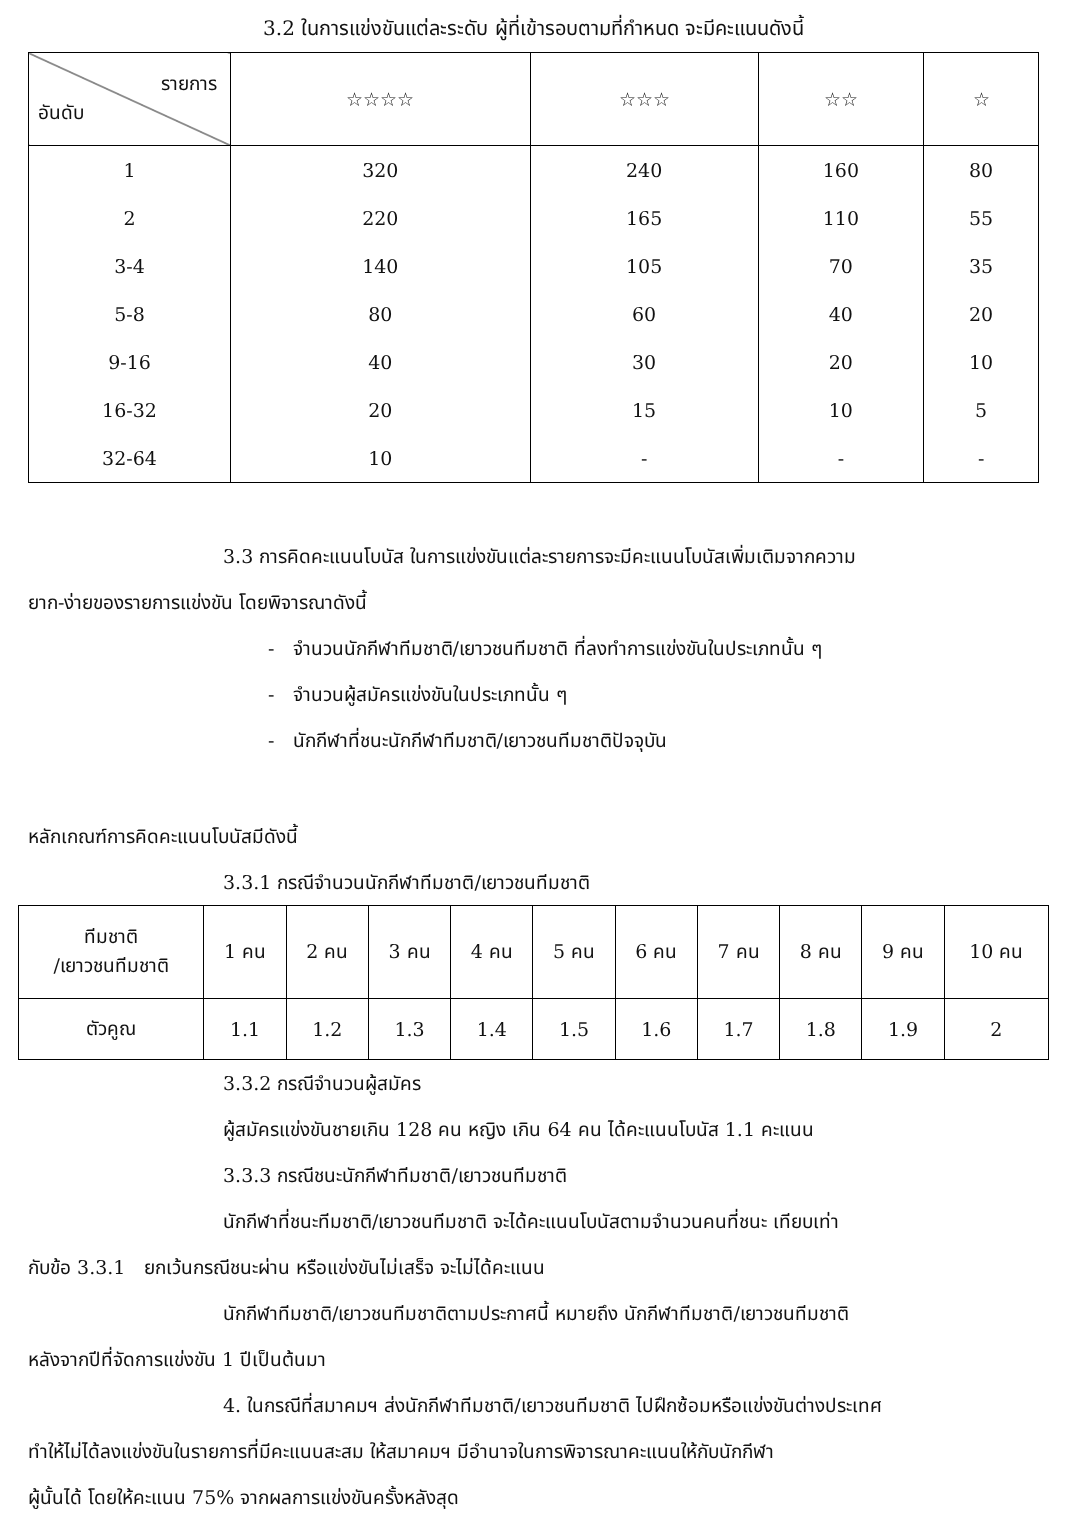3.2 ในการแข่งขันแต่ละระดับ ผู้ที่เข้ารอบตามที่กำหนด จะมีคะแนนดังนี้
| รายการ อันดับ | ☆☆☆☆ | ☆☆☆ | ☆☆ | ☆ |
| --- | --- | --- | --- | --- |
| 1 | 320 | 240 | 160 | 80 |
| 2 | 220 | 165 | 110 | 55 |
| 3-4 | 140 | 105 | 70 | 35 |
| 5-8 | 80 | 60 | 40 | 20 |
| 9-16 | 40 | 30 | 20 | 10 |
| 16-32 | 20 | 15 | 10 | 5 |
| 32-64 | 10 | - | - | - |
3.3 การคิดคะแนนโบนัส ในการแข่งขันแต่ละรายการจะมีคะแนนโบนัสเพิ่มเติมจากความ
ยาก-ง่ายของรายการแข่งขัน โดยพิจารณาดังนี้
- จำนวนนักกีฬาทีมชาติ/เยาวชนทีมชาติ ที่ลงทำการแข่งขันในประเภทนั้น ๆ
- จำนวนผู้สมัครแข่งขันในประเภทนั้น ๆ
- นักกีฬาที่ชนะนักกีฬาทีมชาติ/เยาวชนทีมชาติปัจจุบัน
หลักเกณฑ์การคิดคะแนนโบนัสมีดังนี้
3.3.1 กรณีจำนวนนักกีฬาทีมชาติ/เยาวชนทีมชาติ
| ทีมชาติ /เยาวชนทีมชาติ | 1 คน | 2 คน | 3 คน | 4 คน | 5 คน | 6 คน | 7 คน | 8 คน | 9 คน | 10 คน |
| --- | --- | --- | --- | --- | --- | --- | --- | --- | --- | --- |
| ตัวคูณ | 1.1 | 1.2 | 1.3 | 1.4 | 1.5 | 1.6 | 1.7 | 1.8 | 1.9 | 2 |
3.3.2 กรณีจำนวนผู้สมัคร
ผู้สมัครแข่งขันชายเกิน 128 คน หญิง เกิน 64 คน ได้คะแนนโบนัส 1.1 คะแนน
3.3.3 กรณีชนะนักกีฬาทีมชาติ/เยาวชนทีมชาติ
นักกีฬาที่ชนะทีมชาติ/เยาวชนทีมชาติ จะได้คะแนนโบนัสตามจำนวนคนที่ชนะ เทียบเท่า
กับข้อ 3.3.1 ยกเว้นกรณีชนะผ่าน หรือแข่งขันไม่เสร็จ จะไม่ได้คะแนน
นักกีฬาทีมชาติ/เยาวชนทีมชาติตามประกาศนี้ หมายถึง นักกีฬาทีมชาติ/เยาวชนทีมชาติ
หลังจากปีที่จัดการแข่งขัน 1 ปีเป็นต้นมา
4. ในกรณีที่สมาคมฯ ส่งนักกีฬาทีมชาติ/เยาวชนทีมชาติ ไปฝึกซ้อมหรือแข่งขันต่างประเทศ
ทำให้ไม่ได้ลงแข่งขันในรายการที่มีคะแนนสะสม ให้สมาคมฯ มีอำนาจในการพิจารณาคะแนนให้กับนักกีฬา
ผู้นั้นได้ โดยให้คะแนน 75% จากผลการแข่งขันครั้งหลังสุด